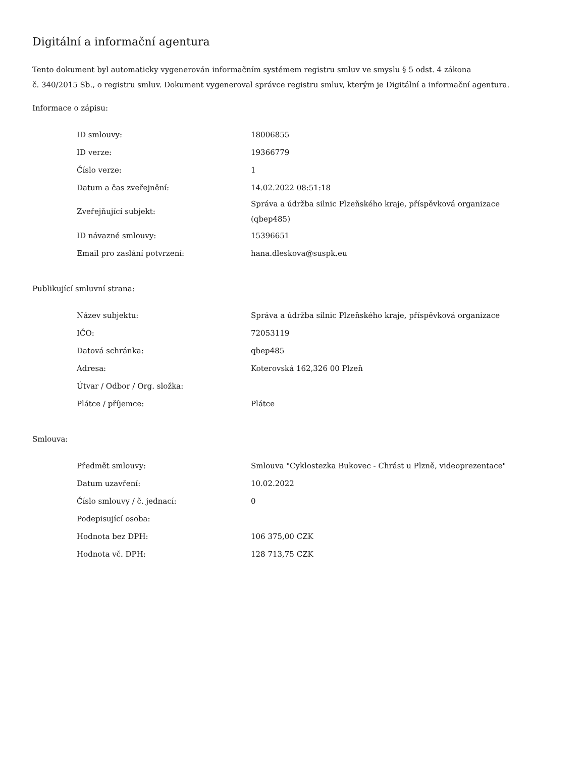Digitální a informační agentura
Tento dokument byl automaticky vygenerován informačním systémem registru smluv ve smyslu § 5 odst. 4 zákona
č. 340/2015 Sb., o registru smluv. Dokument vygeneroval správce registru smluv, kterým je Digitální a informační agentura.
Informace o zápisu:
| ID smlouvy: | 18006855 |
| ID verze: | 19366779 |
| Číslo verze: | 1 |
| Datum a čas zveřejnění: | 14.02.2022 08:51:18 |
| Zveřejňující subjekt: | Správa a údržba silnic Plzeňského kraje, příspěvková organizace (qbep485) |
| ID návazné smlouvy: | 15396651 |
| Email pro zaslání potvrzení: | hana.dleskova@suspk.eu |
Publikující smluvní strana:
| Název subjektu: | Správa a údržba silnic Plzeňského kraje, příspěvková organizace |
| IČO: | 72053119 |
| Datová schránka: | qbep485 |
| Adresa: | Koterovská 162,326 00 Plzeň |
| Útvar / Odbor / Org. složka: | |
| Plátce / příjemce: | Plátce |
Smlouva:
| Předmět smlouvy: | Smlouva "Cyklostezka Bukovec - Chrást u Plzně, videoprezentace" |
| Datum uzavření: | 10.02.2022 |
| Číslo smlouvy / č. jednací: | 0 |
| Podepisující osoba: | |
| Hodnota bez DPH: | 106 375,00 CZK |
| Hodnota vč. DPH: | 128 713,75 CZK |